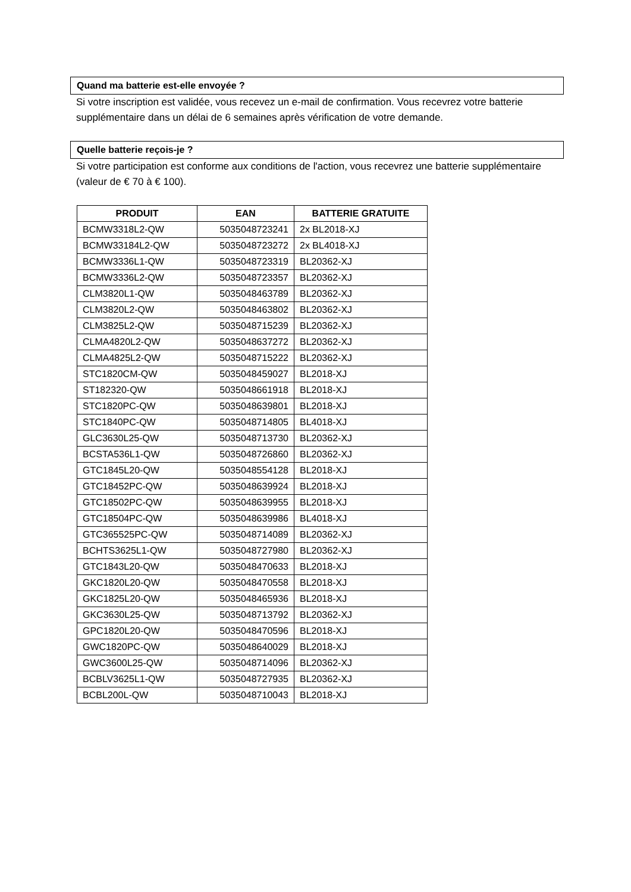Quand ma batterie est-elle envoyée ?
Si votre inscription est validée, vous recevez un e-mail de confirmation. Vous recevrez votre batterie supplémentaire dans un délai de 6 semaines après vérification de votre demande.
Quelle batterie reçois-je ?
Si votre participation est conforme aux conditions de l'action, vous recevrez une batterie supplémentaire (valeur de € 70 à € 100).
| PRODUIT | EAN | BATTERIE GRATUITE |
| --- | --- | --- |
| BCMW3318L2-QW | 5035048723241 | 2x BL2018-XJ |
| BCMW33184L2-QW | 5035048723272 | 2x BL4018-XJ |
| BCMW3336L1-QW | 5035048723319 | BL20362-XJ |
| BCMW3336L2-QW | 5035048723357 | BL20362-XJ |
| CLM3820L1-QW | 5035048463789 | BL20362-XJ |
| CLM3820L2-QW | 5035048463802 | BL20362-XJ |
| CLM3825L2-QW | 5035048715239 | BL20362-XJ |
| CLMA4820L2-QW | 5035048637272 | BL20362-XJ |
| CLMA4825L2-QW | 5035048715222 | BL20362-XJ |
| STC1820CM-QW | 5035048459027 | BL2018-XJ |
| ST182320-QW | 5035048661918 | BL2018-XJ |
| STC1820PC-QW | 5035048639801 | BL2018-XJ |
| STC1840PC-QW | 5035048714805 | BL4018-XJ |
| GLC3630L25-QW | 5035048713730 | BL20362-XJ |
| BCSTA536L1-QW | 5035048726860 | BL20362-XJ |
| GTC1845L20-QW | 5035048554128 | BL2018-XJ |
| GTC18452PC-QW | 5035048639924 | BL2018-XJ |
| GTC18502PC-QW | 5035048639955 | BL2018-XJ |
| GTC18504PC-QW | 5035048639986 | BL4018-XJ |
| GTC365525PC-QW | 5035048714089 | BL20362-XJ |
| BCHTS3625L1-QW | 5035048727980 | BL20362-XJ |
| GTC1843L20-QW | 5035048470633 | BL2018-XJ |
| GKC1820L20-QW | 5035048470558 | BL2018-XJ |
| GKC1825L20-QW | 5035048465936 | BL2018-XJ |
| GKC3630L25-QW | 5035048713792 | BL20362-XJ |
| GPC1820L20-QW | 5035048470596 | BL2018-XJ |
| GWC1820PC-QW | 5035048640029 | BL2018-XJ |
| GWC3600L25-QW | 5035048714096 | BL20362-XJ |
| BCBLV3625L1-QW | 5035048727935 | BL20362-XJ |
| BCBL200L-QW | 5035048710043 | BL2018-XJ |